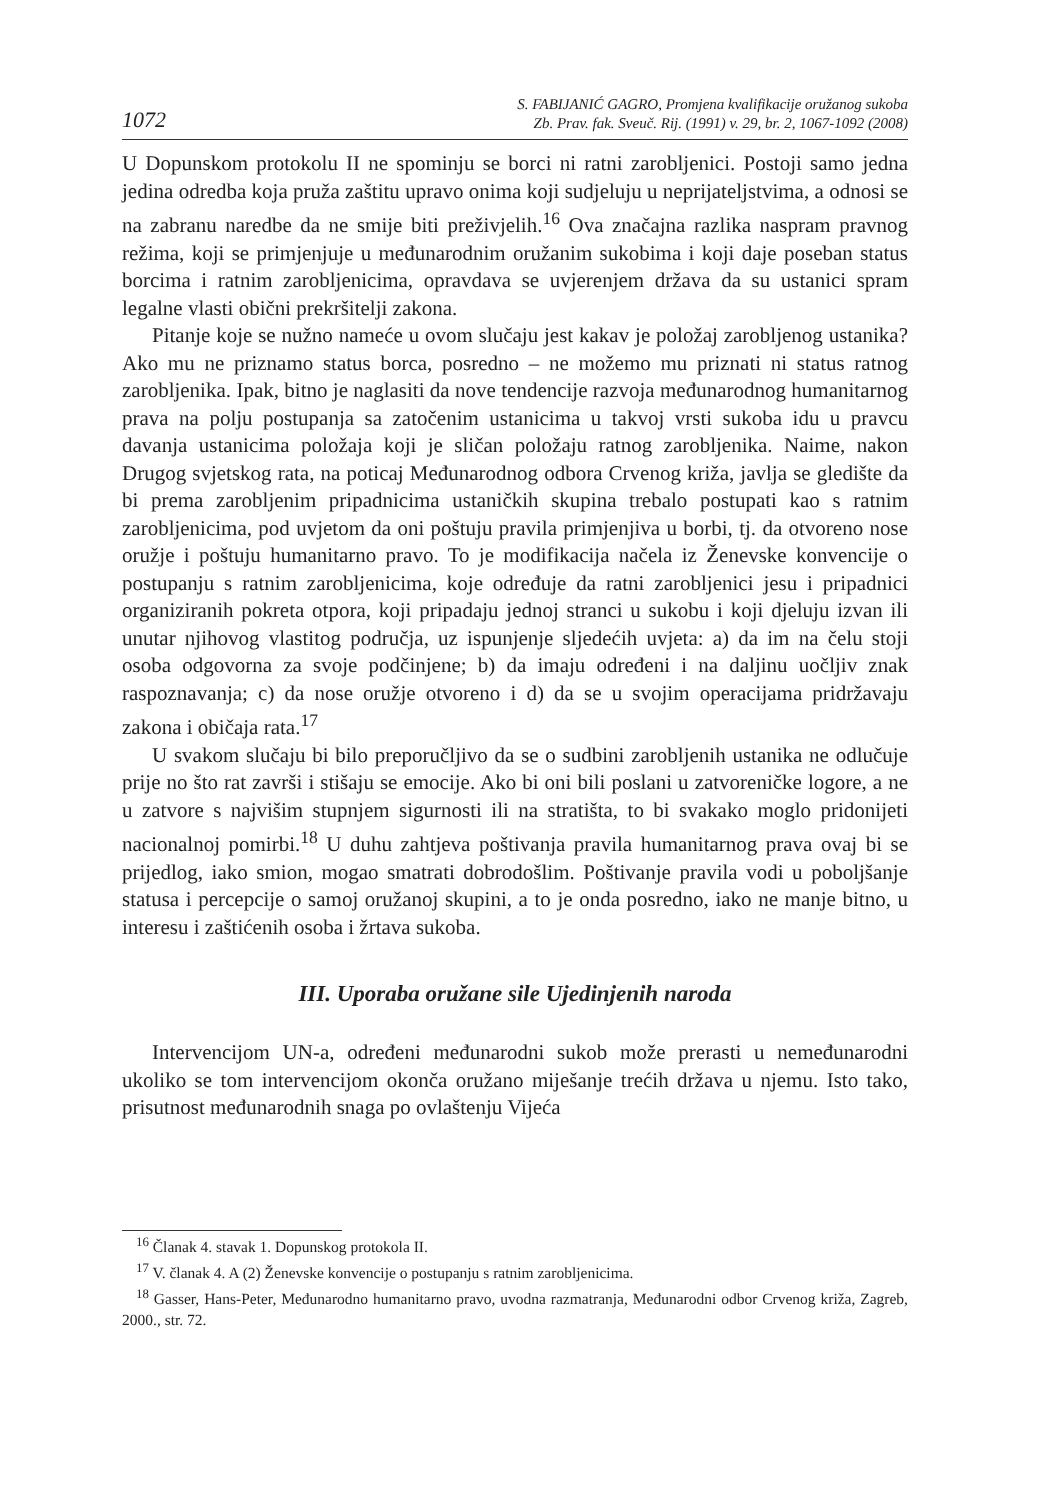1072
S. FABIJANIĆ GAGRO, Promjena kvalifikacije oružanog sukoba
Zb. Prav. fak. Sveuč. Rij. (1991) v. 29, br. 2, 1067-1092 (2008)
U Dopunskom protokolu II ne spominju se borci ni ratni zarobljenici. Postoji samo jedna jedina odredba koja pruža zaštitu upravo onima koji sudjeluju u neprijateljstvima, a odnosi se na zabranu naredbe da ne smije biti preživjelih.<sup>16</sup> Ova značajna razlika naspram pravnog režima, koji se primjenjuje u međunarodnim oružanim sukobima i koji daje poseban status borcima i ratnim zarobljenicima, opravdava se uvjerenjem država da su ustanici spram legalne vlasti obični prekršitelji zakona.
Pitanje koje se nužno nameće u ovom slučaju jest kakav je položaj zarobljenog ustanika? Ako mu ne priznamo status borca, posredno – ne možemo mu priznati ni status ratnog zarobljenika. Ipak, bitno je naglasiti da nove tendencije razvoja međunarodnog humanitarnog prava na polju postupanja sa zatočenim ustanicima u takvoj vrsti sukoba idu u pravcu davanja ustanicima položaja koji je sličan položaju ratnog zarobljenika. Naime, nakon Drugog svjetskog rata, na poticaj Međunarodnog odbora Crvenog križa, javlja se gledište da bi prema zarobljenim pripadnicima ustaničkih skupina trebalo postupati kao s ratnim zarobljenicima, pod uvjetom da oni poštuju pravila primjenjiva u borbi, tj. da otvoreno nose oružje i poštuju humanitarno pravo. To je modifikacija načela iz Ženevske konvencije o postupanju s ratnim zarobljenicima, koje određuje da ratni zarobljenici jesu i pripadnici organiziranih pokreta otpora, koji pripadaju jednoj stranci u sukobu i koji djeluju izvan ili unutar njihovog vlastitog područja, uz ispunjenje sljedećih uvjeta: a) da im na čelu stoji osoba odgovorna za svoje podčinjene; b) da imaju određeni i na daljinu uočljiv znak raspoznavanja; c) da nose oružje otvoreno i d) da se u svojim operacijama pridržavaju zakona i običaja rata.<sup>17</sup>
U svakom slučaju bi bilo preporučljivo da se o sudbini zarobljenih ustanika ne odlučuje prije no što rat završi i stišaju se emocije. Ako bi oni bili poslani u zatvoreničke logore, a ne u zatvore s najvišim stupnjem sigurnosti ili na stratišta, to bi svakako moglo pridonijeti nacionalnoj pomirbi.<sup>18</sup> U duhu zahtjeva poštivanja pravila humanitarnog prava ovaj bi se prijedlog, iako smion, mogao smatrati dobrodošlim. Poštivanje pravila vodi u poboljšanje statusa i percepcije o samoj oružanoj skupini, a to je onda posredno, iako ne manje bitno, u interesu i zaštićenih osoba i žrtava sukoba.
III. Uporaba oružane sile Ujedinjenih naroda
Intervencijom UN-a, određeni međunarodni sukob može prerasti u nemeđunarodni ukoliko se tom intervencijom okonča oružano miješanje trećih država u njemu. Isto tako, prisutnost međunarodnih snaga po ovlaštenju Vijeća
<sup>16</sup> Članak 4. stavak 1. Dopunskog protokola II.
<sup>17</sup> V. članak 4. A (2) Ženevske konvencije o postupanju s ratnim zarobljenicima.
<sup>18</sup> Gasser, Hans-Peter, Međunarodno humanitarno pravo, uvodna razmatranja, Međunarodni odbor Crvenog križa, Zagreb, 2000., str. 72.